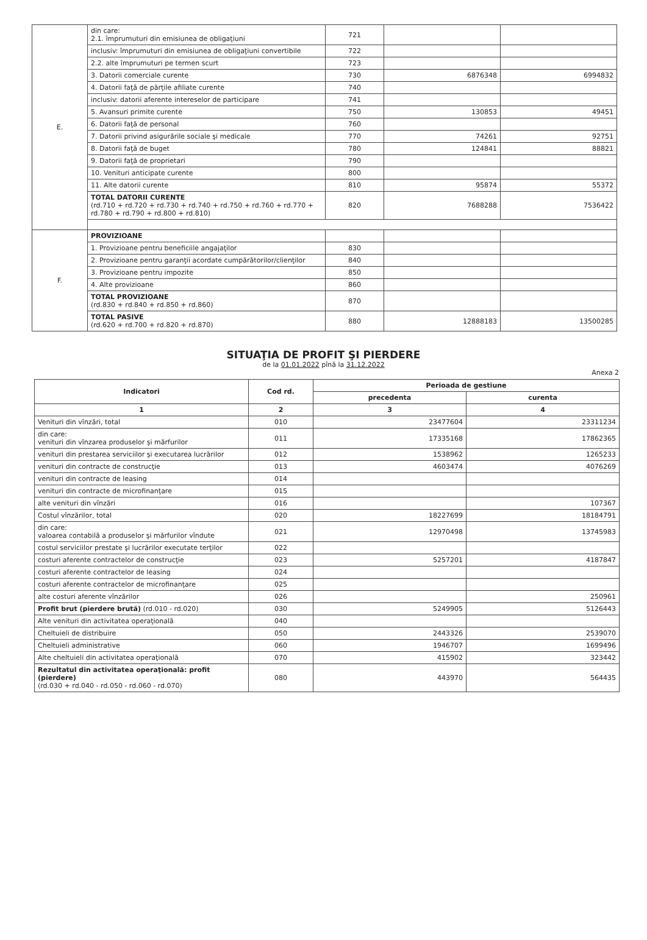| E. | din care: 2.1. împrumuturi din emisiunea de obligaţiuni | 721 | | |
| | inclusiv: împrumuturi din emisiunea de obligaţiuni convertibile | 722 | | |
| | 2.2. alte împrumuturi pe termen scurt | 723 | | |
| | 3. Datorii comerciale curente | 730 | 6876348 | 6994832 |
| | 4. Datorii faţă de părţile afiliate curente | 740 | | |
| | inclusiv: datorii aferente intereselor de participare | 741 | | |
| | 5. Avansuri primite curente | 750 | 130853 | 49451 |
| | 6. Datorii faţă de personal | 760 | | |
| | 7. Datorii privind asigurările sociale şi medicale | 770 | 74261 | 92751 |
| | 8. Datorii faţă de buget | 780 | 124841 | 88821 |
| | 9. Datorii faţă de proprietari | 790 | | |
| | 10. Venituri anticipate curente | 800 | | |
| | 11. Alte datorii curente | 810 | 95874 | 55372 |
| | TOTAL DATORII CURENTE (rd.710 + rd.720 + rd.730 + rd.740 + rd.750 + rd.760 + rd.770 + rd.780 + rd.790 + rd.800 + rd.810) | 820 | 7688288 | 7536422 |
| F. | PROVIZIOANE | | | |
| | 1. Provizioane pentru beneficiile angajaţilor | 830 | | |
| | 2. Provizioane pentru garanţii acordate cumpărătorilor/clienţilor | 840 | | |
| | 3. Provizioane pentru impozite | 850 | | |
| | 4. Alte provizioane | 860 | | |
| | TOTAL PROVIZIOANE (rd.830 + rd.840 + rd.850 + rd.860) | 870 | | |
| | TOTAL PASIVE (rd.620 + rd.700 + rd.820 + rd.870) | 880 | 12888183 | 13500285 |
SITUAŢIA DE PROFIT ŞI PIERDERE
de la 01.01.2022 pînă la 31.12.2022
Anexa 2
| Indicatori | Cod rd. | Perioada de gestiune | |
| --- | --- | --- | --- |
| | | precedenta | curenta |
| 1 | 2 | 3 | 4 |
| Venituri din vînzări, total | 010 | 23477604 | 23311234 |
| din care: venituri din vînzarea produselor şi mărfurilor | 011 | 17335168 | 17862365 |
| venituri din prestarea serviciilor şi executarea lucrărilor | 012 | 1538962 | 1265233 |
| venituri din contracte de construcţie | 013 | 4603474 | 4076269 |
| venituri din contracte de leasing | 014 | | |
| venituri din contracte de microfinanţare | 015 | | |
| alte venituri din vînzări | 016 | | 107367 |
| Costul vînzărilor, total | 020 | 18227699 | 18184791 |
| din care: valoarea contabilă a produselor şi mărfurilor vîndute | 021 | 12970498 | 13745983 |
| costul serviciilor prestate şi lucrărilor executate terţilor | 022 | | |
| costuri aferente contractelor de construcţie | 023 | 5257201 | 4187847 |
| costuri aferente contractelor de leasing | 024 | | |
| costuri aferente contractelor de microfinanţare | 025 | | |
| alte costuri aferente vînzărilor | 026 | | 250961 |
| Profit brut (pierdere brută) (rd.010 - rd.020) | 030 | 5249905 | 5126443 |
| Alte venituri din activitatea operaţională | 040 | | |
| Cheltuieli de distribuire | 050 | 2443326 | 2539070 |
| Cheltuieli administrative | 060 | 1946707 | 1699496 |
| Alte cheltuieli din activitatea operaţională | 070 | 415902 | 323442 |
| Rezultatul din activitatea operaţională: profit (pierdere) (rd.030 + rd.040 - rd.050 - rd.060 - rd.070) | 080 | 443970 | 564435 |